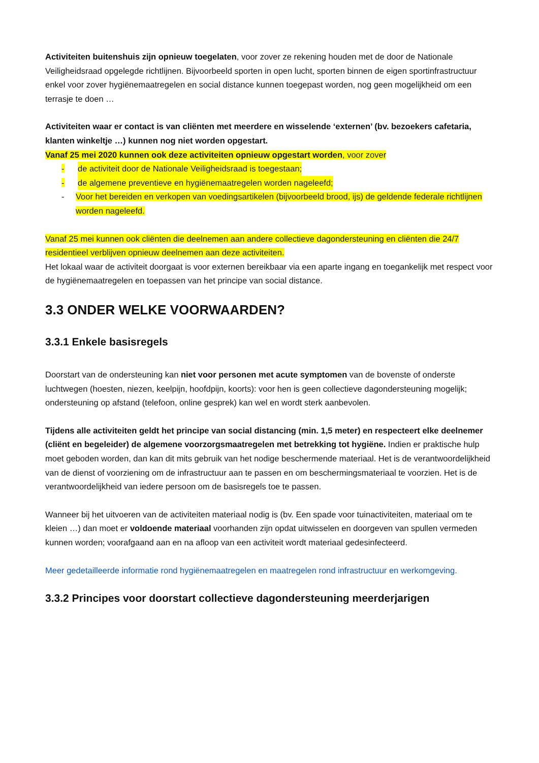Activiteiten buitenshuis zijn opnieuw toegelaten, voor zover ze rekening houden met de door de Nationale Veiligheidsraad opgelegde richtlijnen. Bijvoorbeeld sporten in open lucht, sporten binnen de eigen sportinfrastructuur enkel voor zover hygiënemaatregelen en social distance kunnen toegepast worden, nog geen mogelijkheid om een terrasje te doen …
Activiteiten waar er contact is van cliënten met meerdere en wisselende ‘externen’ (bv. bezoekers cafetaria, klanten winkeltje …) kunnen nog niet worden opgestart.
Vanaf 25 mei 2020 kunnen ook deze activiteiten opnieuw opgestart worden, voor zover
- de activiteit door de Nationale Veiligheidsraad is toegestaan;
- de algemene preventieve en hygiënemaatregelen worden nageleefd;
- Voor het bereiden en verkopen van voedingsartikelen (bijvoorbeeld brood, ijs) de geldende federale richtlijnen worden nageleefd.
Vanaf 25 mei kunnen ook cliënten die deelnemen aan andere collectieve dagondersteuning en cliënten die 24/7 residentieel verblijven opnieuw deelnemen aan deze activiteiten.
Het lokaal waar de activiteit doorgaat is voor externen bereikbaar via een aparte ingang en toegankelijk met respect voor de hygiënemaatregelen en toepassen van het principe van social distance.
3.3 ONDER WELKE VOORWAARDEN?
3.3.1 Enkele basisregels
Doorstart van de ondersteuning kan niet voor personen met acute symptomen van de bovenste of onderste luchtwegen (hoesten, niezen, keelpijn, hoofdpijn, koorts): voor hen is geen collectieve dagondersteuning mogelijk; ondersteuning op afstand (telefoon, online gesprek) kan wel en wordt sterk aanbevolen.
Tijdens alle activiteiten geldt het principe van social distancing (min. 1,5 meter) en respecteert elke deelnemer (cliënt en begeleider) de algemene voorzorgsmaatregelen met betrekking tot hygiëne. Indien er praktische hulp moet geboden worden, dan kan dit mits gebruik van het nodige beschermende materiaal. Het is de verantwoordelijkheid van de dienst of voorziening om de infrastructuur aan te passen en om beschermingsmateriaal te voorzien. Het is de verantwoordelijkheid van iedere persoon om de basisregels toe te passen.
Wanneer bij het uitvoeren van de activiteiten materiaal nodig is (bv. Een spade voor tuinactiviteiten, materiaal om te kleien …) dan moet er voldoende materiaal voorhanden zijn opdat uitwisselen en doorgeven van spullen vermeden kunnen worden; voorafgaand aan en na afloop van een activiteit wordt materiaal gedesinfecteerd.
Meer gedetailleerde informatie rond hygiënemaatregelen en maatregelen rond infrastructuur en werkomgeving.
3.3.2 Principes voor doorstart collectieve dagondersteuning meerderjarigen